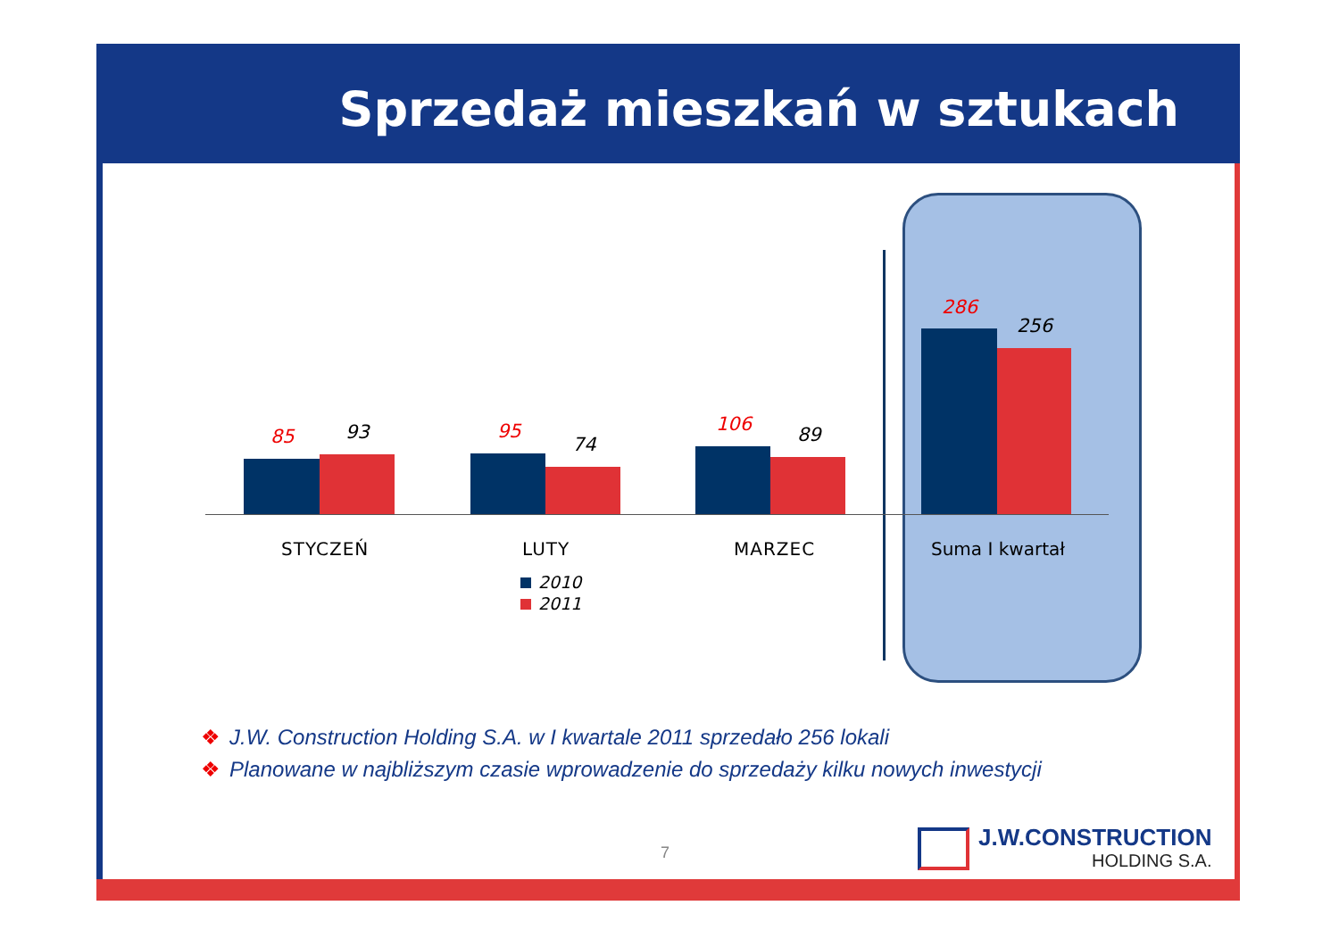Sprzedaż mieszkań w sztukach
85 93 95
74
106 89
286
256
STYCZEŃ LUTY MARZEC Suma I kwartał
2010
2011
❖ J.W. Construction Holding S.A. w I kwartale 2011 sprzedało 256 lokali
❖ Planowane w najbliższym czasie wprowadzenie do sprzedaży kilku nowych inwestycji
7
J.W.CONSTRUCTION
HOLDING S.A.